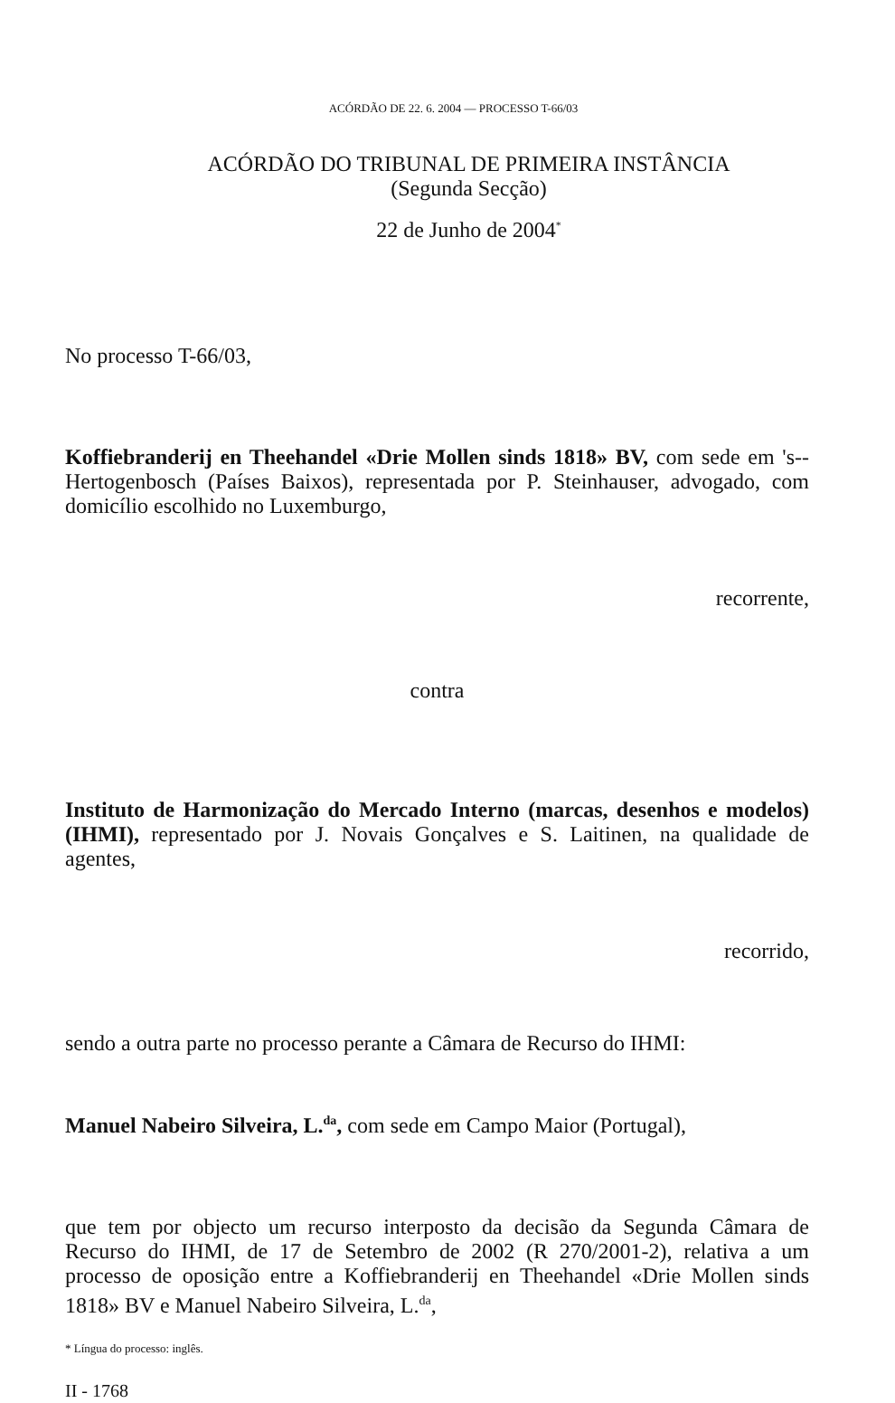ACÓRDÃO DE 22. 6. 2004 — PROCESSO T-66/03
ACÓRDÃO DO TRIBUNAL DE PRIMEIRA INSTÂNCIA
(Segunda Secção)
22 de Junho de 2004<sup>*</sup>
No processo T-66/03,
Koffiebranderij en Theehandel «Drie Mollen sinds 1818» BV, com sede em 's--Hertogenbosch (Países Baixos), representada por P. Steinhauser, advogado, com domicílio escolhido no Luxemburgo,
recorrente,
contra
Instituto de Harmonização do Mercado Interno (marcas, desenhos e modelos) (IHMI), representado por J. Novais Gonçalves e S. Laitinen, na qualidade de agentes,
recorrido,
sendo a outra parte no processo perante a Câmara de Recurso do IHMI:
Manuel Nabeiro Silveira, L.<sup>da</sup>, com sede em Campo Maior (Portugal),
que tem por objecto um recurso interposto da decisão da Segunda Câmara de Recurso do IHMI, de 17 de Setembro de 2002 (R 270/2001-2), relativa a um processo de oposição entre a Koffiebranderij en Theehandel «Drie Mollen sinds 1818» BV e Manuel Nabeiro Silveira, L.<sup>da</sup>,
* Língua do processo: inglês.
II - 1768